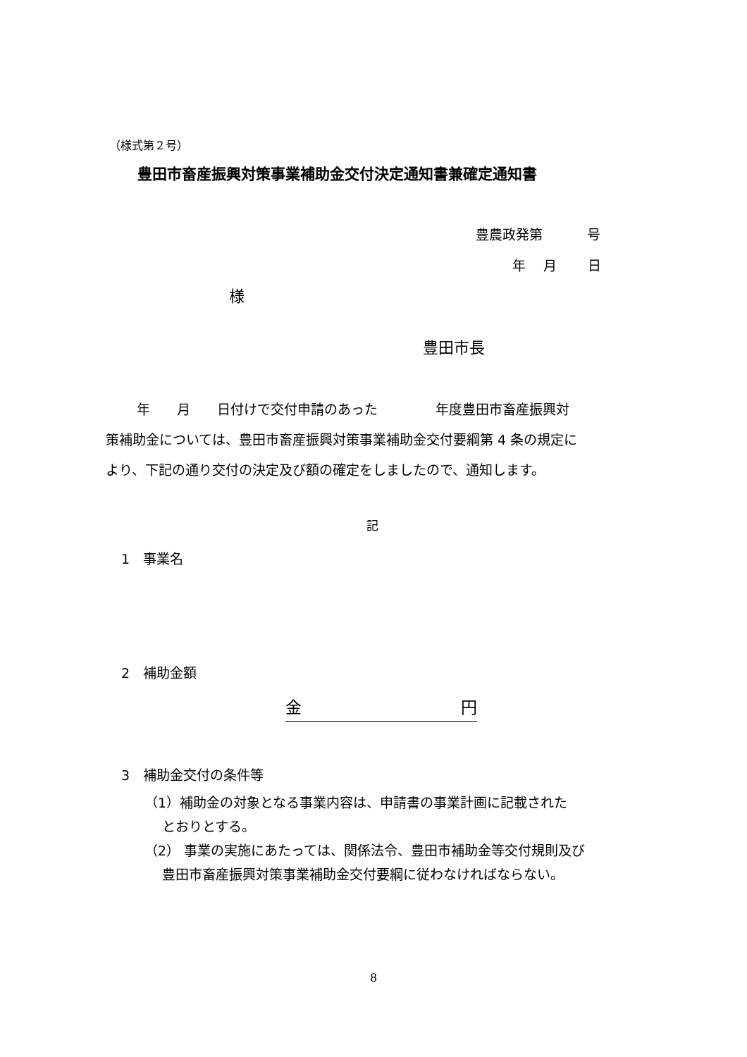（様式第２号）
豊田市畜産振興対策事業補助金交付決定通知書兼確定通知書
豊農政発第　　　 号
年　 月　　 日
様
豊田市長
　　 年　　月　　日付けで交付申請のあった　　　　 年度豊田市畜産振興対
策補助金については、豊田市畜産振興対策事業補助金交付要綱第 4 条の規定に
より、下記の通り交付の決定及び額の確定をしましたので、通知します。
記
1　事業名
2　補助金額
金 円
3　補助金交付の条件等
（1）補助金の対象となる事業内容は、申請書の事業計画に記載された
　 とおりとする。
（2） 事業の実施にあたっては、関係法令、豊田市補助金等交付規則及び
　 豊田市畜産振興対策事業補助金交付要綱に従わなければならない。
8